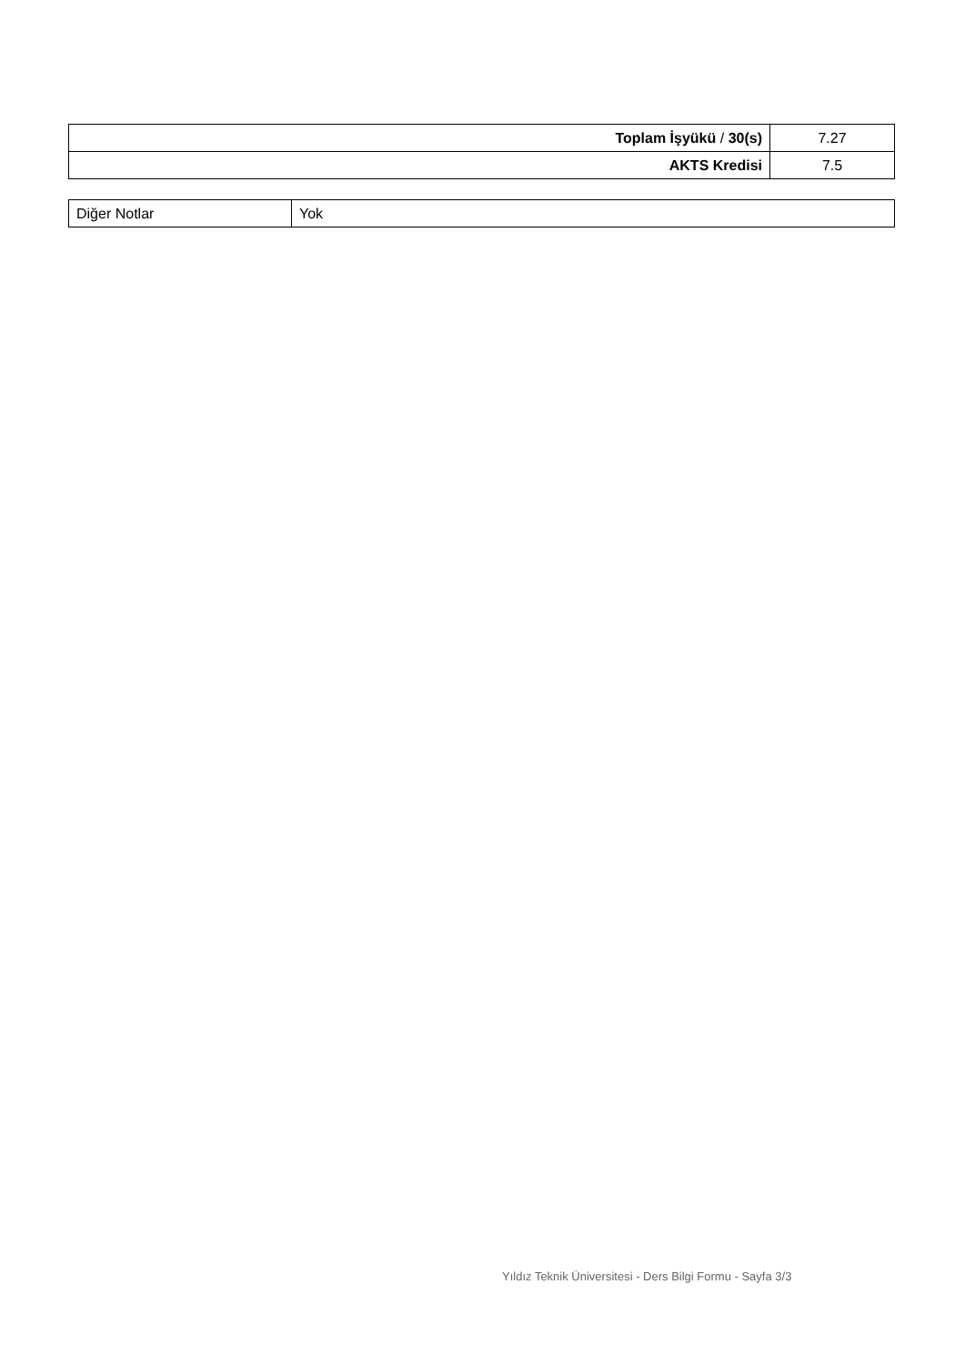| Toplam İşyükü / 30(s) | 7.27 |
| AKTS Kredisi | 7.5 |
| Diğer Notlar | Yok |
Yıldız Teknik Üniversitesi - Ders Bilgi Formu - Sayfa 3/3